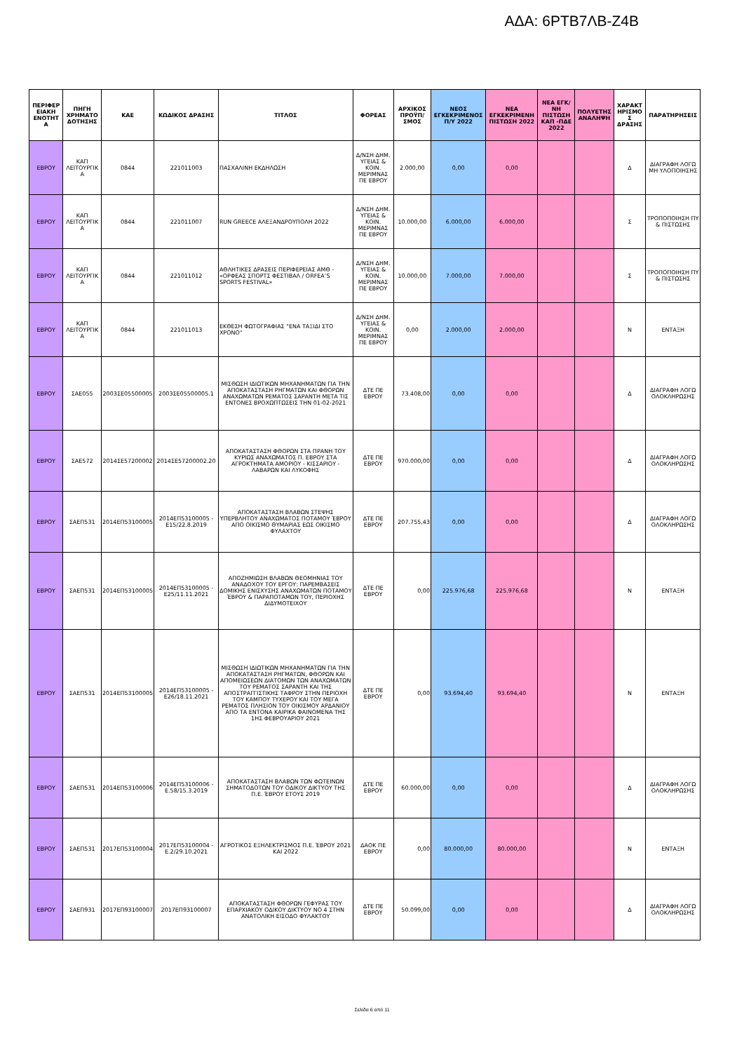ΑΔΑ: 6ΡΤΒ7ΛΒ-Ζ4Β
| ΠΕΡΙΦΕΡ ΕΙΑΚΗ ΕΝΟΤΗΤ Α | ΠΗΓΗ ΧΡΗΜΑΤΟ ΔΟΤΗΣΗΣ | ΚΑΕ | ΚΩΔΙΚΟΣ ΔΡΑΣΗΣ | ΤΙΤΛΟΣ | ΦΟΡΕΑΣ | ΑΡΧΙΚΟΣ ΠΡΟΫΠ/ΣΜΟΣ | ΝΕΟΣ ΕΓΚΕΚΡΙΜΕΝΟΣ Π/Υ 2022 | ΝΕΑ ΕΓΚΕΚΡΙΜΕΝΗ ΠΙΣΤΩΣΗ 2022 | ΝΕΑ ΕΓΚ/ΝΗ ΠΙΣΤΩΣΗ ΚΑΠ -ΠΔΕ 2022 | ΠΟΛΥΕΤΗΣ ΑΝΑΛΗΨΗ | ΧΑΡΑΚΤ ΗΡΙΣΜΟ Σ ΔΡΑΣΗΣ | ΠΑΡΑΤΗΡΗΣΕΙΣ |
| --- | --- | --- | --- | --- | --- | --- | --- | --- | --- | --- | --- | --- |
| ΕΒΡΟΥ | ΚΑΠ ΛΕΙΤΟΥΡΓΙΚ Α | 0844 | 221011003 | ΠΑΣΧΑΛΙΝΗ ΕΚΔΗΛΩΣΗ | Δ/ΝΣΗ ΔΗΜ. ΥΓΕΙΑΣ & ΚΟΙΝ. ΜΕΡΙΜΝΑΣ ΠΕ ΕΒΡΟΥ | 2.000,00 | 0,00 | 0,00 | | | Δ | ΔΙΑΓΡΑΦΗ ΛΟΓΩ ΜΗ ΥΛΟΠΟΙΗΣΗΣ |
| ΕΒΡΟΥ | ΚΑΠ ΛΕΙΤΟΥΡΓΙΚ Α | 0844 | 221011007 | RUN GREECE ΑΛΕΞΑΝΔΡΟΥΠΟΛΗ 2022 | Δ/ΝΣΗ ΔΗΜ. ΥΓΕΙΑΣ & ΚΟΙΝ. ΜΕΡΙΜΝΑΣ ΠΕ ΕΒΡΟΥ | 10.000,00 | 6.000,00 | 6.000,00 | | | Σ | ΤΡΟΠΟΠΟΙΗΣΗ ΠΥ & ΠΙΣΤΩΣΗΣ |
| ΕΒΡΟΥ | ΚΑΠ ΛΕΙΤΟΥΡΓΙΚ Α | 0844 | 221011012 | ΑΘΛΗΤΙΚΕΣ ΔΡΑΣΕΙΣ ΠΕΡΙΦΕΡΕΙΑΣ ΑΜΘ - «ΟΡΦΕΑΣ ΣΠΟΡΤΣ ΦΕΣΤΙΒΑΛ / ORFEA’S SPORTS FESTIVAL» | Δ/ΝΣΗ ΔΗΜ. ΥΓΕΙΑΣ & ΚΟΙΝ. ΜΕΡΙΜΝΑΣ ΠΕ ΕΒΡΟΥ | 10.000,00 | 7.000,00 | 7.000,00 | | | Σ | ΤΡΟΠΟΠΟΙΗΣΗ ΠΥ & ΠΙΣΤΩΣΗΣ |
| ΕΒΡΟΥ | ΚΑΠ ΛΕΙΤΟΥΡΓΙΚ Α | 0844 | 221011013 | ΕΚΘΕΣΗ ΦΩΤΟΓΡΑΦΙΑΣ "ΕΝΑ ΤΑΞΙΔΙ ΣΤΟ ΧΡΟΝΟ" | Δ/ΝΣΗ ΔΗΜ. ΥΓΕΙΑΣ & ΚΟΙΝ. ΜΕΡΙΜΝΑΣ ΠΕ ΕΒΡΟΥ | 0,00 | 2.000,00 | 2.000,00 | | | Ν | ΕΝΤΑΞΗ |
| ΕΒΡΟΥ | ΣΑΕ055 | 2003ΣΕ05500005 | 2003ΣΕ05500005.1 | ΜΙΣΘΩΣΗ ΙΔΙΩΤΙΚΩΝ ΜΗΧΑΝΗΜΑΤΩΝ ΓΙΑ ΤΗΝ ΑΠΟΚΑΤΑΣΤΑΣΗ ΡΗΓΜΑΤΩΝ ΚΑΙ ΦΘΟΡΩΝ ΑΝΑΧΩΜΑΤΩΝ ΡΕΜΑΤΟΣ ΣΑΡΑΝΤΗ ΜΕΤΑ ΤΙΣ ΕΝΤΟΝΕΣ ΒΡΟΧΩΠΤΩΣΕΙΣ ΤΗΝ 01-02-2021 | ΔΤΕ ΠΕ ΕΒΡΟΥ | 73.408,00 | 0,00 | 0,00 | | | Δ | ΔΙΑΓΡΑΦΗ ΛΟΓΩ ΟΛΟΚΛΗΡΩΣΗΣ |
| ΕΒΡΟΥ | ΣΑΕ572 | 2014ΣΕ57200002 | 2014ΣΕ57200002.20 | ΑΠΟΚΑΤΑΣΤΑΣΗ ΦΘΟΡΩΝ ΣΤΑ ΠΡΑΝΗ ΤΟΥ ΚΥΡΙΩΣ ΑΝΑΧΩΜΑΤΟΣ Π. ΕΒΡΟΥ ΣΤΑ ΑΓΡΟΚΤΗΜΑΤΑ ΑΜΟΡΙΟΥ - ΚΙΣΣΑΡΙΟΥ - ΛΑΒΑΡΩΝ ΚΑΙ ΛΥΚΟΦΗΣ | ΔΤΕ ΠΕ ΕΒΡΟΥ | 970.000,00 | 0,00 | 0,00 | | | Δ | ΔΙΑΓΡΑΦΗ ΛΟΓΩ ΟΛΟΚΛΗΡΩΣΗΣ |
| ΕΒΡΟΥ | ΣΑΕΠ531 | 2014ΕΠ53100005 | 2014ΕΠ53100005 - Ε15/22.8.2019 | ΑΠΟΚΑΤΑΣΤΑΣΗ ΒΛΑΒΩΝ ΣΤΕΨΗΣ ΥΠΕΡΒΛΗΤΟΥ ΑΝΑΧΩΜΑΤΟΣ ΠΟΤΑΜΟΥ ΈΒΡΟΥ ΑΠΟ ΟΙΚΙΣΜΟ ΘΥΜΑΡΙΑΣ ΕΩΣ ΟΙΚΙΣΜΟ ΦΥΛΑΧΤΟΥ | ΔΤΕ ΠΕ ΕΒΡΟΥ | 207.755,43 | 0,00 | 0,00 | | | Δ | ΔΙΑΓΡΑΦΗ ΛΟΓΩ ΟΛΟΚΛΗΡΩΣΗΣ |
| ΕΒΡΟΥ | ΣΑΕΠ531 | 2014ΕΠ53100005 | 2014ΕΠ53100005 - Ε25/11.11.2021 | ΑΠΟΖΗΜΙΩΣΗ ΒΛΑΒΩΝ ΘΕΟΜΗΝΙΑΣ ΤΟΥ ΑΝΑΔΟΧΟΥ ΤΟΥ ΕΡΓΟΥ: ΠΑΡΕΜΒΑΣΕΙΣ ΔΟΜΙΚΗΣ ΕΝΙΣΧΥΣΗΣ ΑΝΑΧΩΜΑΤΩΝ ΠΟΤΑΜΟΥ ΈΒΡΟΥ & ΠΑΡΑΠΟΤΑΜΩΝ ΤΟΥ, ΠΕΡΙΟΧΗΣ ΔΙΔΥΜΟΤΕΙΧΟΥ | ΔΤΕ ΠΕ ΕΒΡΟΥ | 0,00 | 225.976,68 | 225.976,68 | | | Ν | ΕΝΤΑΞΗ |
| ΕΒΡΟΥ | ΣΑΕΠ531 | 2014ΕΠ53100005 | 2014ΕΠ53100005 - Ε26/18.11.2021 | ΜΙΣΘΩΣΗ ΙΔΙΩΤΙΚΩΝ ΜΗΧΑΝΗΜΑΤΩΝ ΓΙΑ ΤΗΝ ΑΠΟΚΑΤΑΣΤΑΣΗ ΡΗΓΜΑΤΩΝ, ΦΘΟΡΩΝ ΚΑΙ ΑΠΟΜΕΙΩΣΕΩΝ ΔΙΑΤΟΜΩΝ ΤΩΝ ΑΝΑΧΩΜΑΤΩΝ ΤΟΥ ΡΕΜΑΤΟΣ ΣΑΡΑΝΤΗ ΚΑΙ ΤΗΣ ΑΠΟΣΤΡΑΓΓΙΣΤΙΚΗΣ ΤΑΦΡΟΥ ΣΤΗΝ ΠΕΡΙΟΧΗ ΤΟΥ ΚΑΜΠΟΥ ΤΥΧΕΡΟΥ ΚΑΙ ΤΟΥ ΜΕΓΑ ΡΕΜΑΤΟΣ ΠΛΗΣΙΟΝ ΤΟΥ ΟΙΚΙΣΜΟΥ ΑΡΔΑΝΙΟΥ ΑΠΟ ΤΑ ΕΝΤΟΝΑ ΚΑΙΡΙΚΑ ΦΑΙΝΟΜΕΝΑ ΤΗΣ 1ΗΣ ΦΕΒΡΟΥΑΡΙΟΥ 2021 | ΔΤΕ ΠΕ ΕΒΡΟΥ | 0,00 | 93.694,40 | 93.694,40 | | | Ν | ΕΝΤΑΞΗ |
| ΕΒΡΟΥ | ΣΑΕΠ531 | 2014ΕΠ53100006 | 2014ΕΠ53100006 - Ε.58/15.3.2019 | ΑΠΟΚΑΤΑΣΤΑΣΗ ΒΛΑΒΩΝ ΤΩΝ ΦΩΤΕΙΝΩΝ ΣΗΜΑΤΟΔΟΤΩΝ ΤΟΥ ΟΔΙΚΟΥ ΔΙΚΤΥΟΥ ΤΗΣ Π.Ε. ΈΒΡΟΥ ΕΤΟΥΣ 2019 | ΔΤΕ ΠΕ ΕΒΡΟΥ | 60.000,00 | 0,00 | 0,00 | | | Δ | ΔΙΑΓΡΑΦΗ ΛΟΓΩ ΟΛΟΚΛΗΡΩΣΗΣ |
| ΕΒΡΟΥ | ΣΑΕΠ531 | 2017ΕΠ53100004 | 2017ΕΠ53100004 - Ε.2/29.10.2021 | ΑΓΡΟΤΙΚΟΣ ΕΞΗΛΕΚΤΡΙΣΜΟΣ Π.Ε. ΈΒΡΟΥ 2021 ΚΑΙ 2022 | ΔΑΟΚ ΠΕ ΕΒΡΟΥ | 0,00 | 80.000,00 | 80.000,00 | | | Ν | ΕΝΤΑΞΗ |
| ΕΒΡΟΥ | ΣΑΕΠ931 | 2017ΕΠ93100007 | 2017ΕΠ93100007 | ΑΠΟΚΑΤΑΣΤΑΣΗ ΦΘΟΡΩΝ ΓΕΦΥΡΑΣ ΤΟΥ ΕΠΑΡΧΙΑΚΟΥ ΟΔΙΚΟΥ ΔΙΚΤΥΟΥ ΝΟ 4 ΣΤΗΝ ΑΝΑΤΟΛΙΚΗ ΕΙΣΟΔΟ ΦΥΛΑΚΤΟΥ | ΔΤΕ ΠΕ ΕΒΡΟΥ | 50.099,00 | 0,00 | 0,00 | | | Δ | ΔΙΑΓΡΑΦΗ ΛΟΓΩ ΟΛΟΚΛΗΡΩΣΗΣ |
Σελίδα 6 από 11